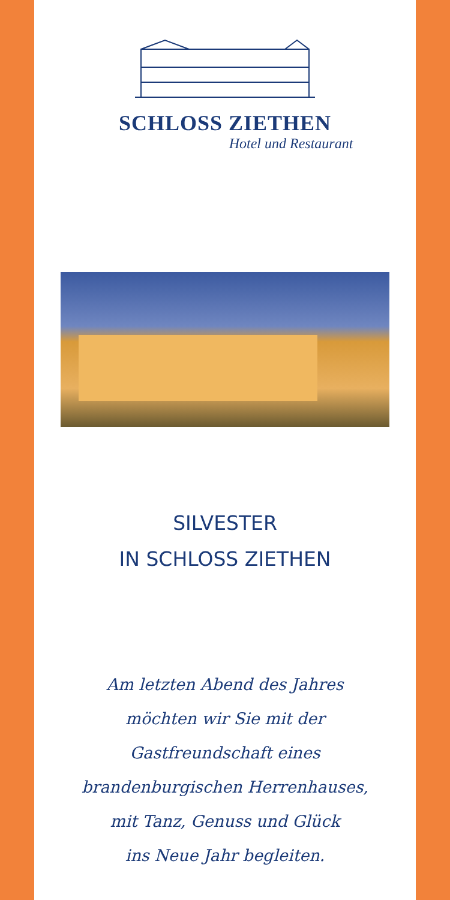SCHLOSS ZIETHEN
Hotel und Restaurant
SILVESTER
IN SCHLOSS ZIETHEN
Am letzten Abend des Jahres
möchten wir Sie mit der
Gastfreundschaft eines
brandenburgischen Herrenhauses,
mit Tanz, Genuss und Glück
ins Neue Jahr begleiten.